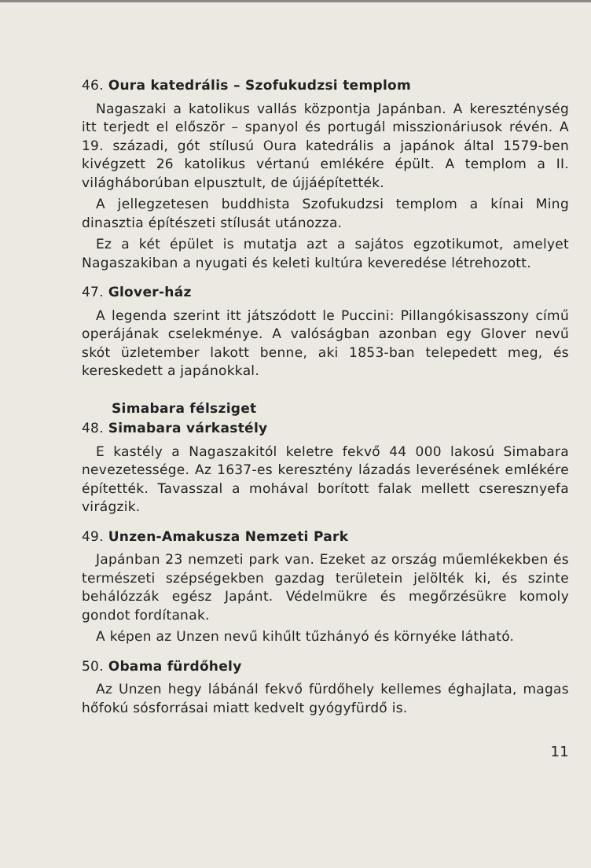46. Oura katedrális – Szofukudzsi templom
Nagaszaki a katolikus vallás központja Japánban. A kereszténység itt terjedt el először – spanyol és portugál misszionáriusok révén. A 19. századi, gót stílusú Oura katedrális a japánok által 1579-ben kivégzett 26 katolikus vértanú emlékére épült. A templom a II. világháborúban elpusztult, de újjáépítették.
A jellegzetesen buddhista Szofukudzsi templom a kínai Ming dinasztia építészeti stílusát utánozza.
Ez a két épület is mutatja azt a sajátos egzotikumot, amelyet Nagaszakiban a nyugati és keleti kultúra keveredése létrehozott.
47. Glover-ház
A legenda szerint itt játszódott le Puccini: Pillangókisasszony című operájának cselekménye. A valóságban azonban egy Glover nevű skót üzletember lakott benne, aki 1853-ban telepedett meg, és kereskedett a japánokkal.
Simabara félsziget
48. Simabara várkastély
E kastély a Nagaszakitól keletre fekvő 44 000 lakosú Simabara nevezetessége. Az 1637-es keresztény lázadás leverésének emlékére építették. Tavasszal a mohával borított falak mellett cseresznyefa virágzik.
49. Unzen-Amakusza Nemzeti Park
Japánban 23 nemzeti park van. Ezeket az ország műemlékekben és természeti szépségekben gazdag területein jelölték ki, és szinte behálózzák egész Japánt. Védelmükre és megőrzésükre komoly gondot fordítanak.
A képen az Unzen nevű kihűlt tűzhányó és környéke látható.
50. Obama fürdőhely
Az Unzen hegy lábánál fekvő fürdőhely kellemes éghajlata, magas hőfokú sósforrásai miatt kedvelt gyógyfürdő is.
11